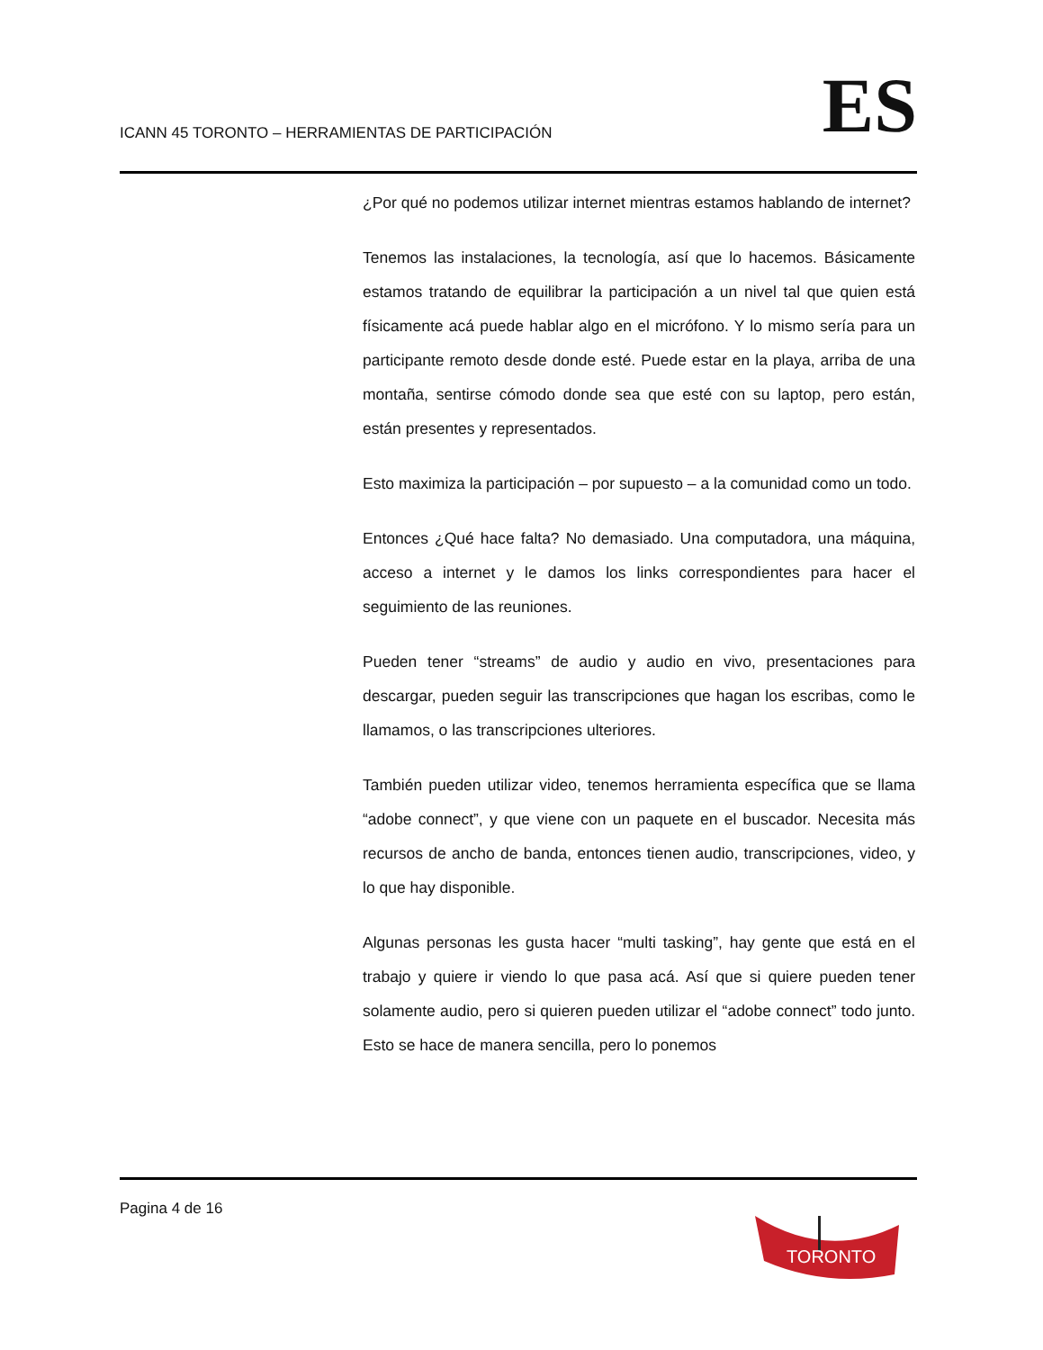ICANN 45 TORONTO – HERRAMIENTAS DE PARTICIPACIÓN
ES
¿Por qué no podemos utilizar internet mientras estamos hablando de internet?
Tenemos las instalaciones, la tecnología, así que lo hacemos. Básicamente estamos tratando de equilibrar la participación a un nivel tal que quien está físicamente acá puede hablar algo en el micrófono. Y lo mismo sería para un participante remoto desde donde esté. Puede estar en la playa, arriba de una montaña, sentirse cómodo donde sea que esté con su laptop, pero están, están presentes y representados.
Esto maximiza la participación – por supuesto – a la comunidad como un todo.
Entonces ¿Qué hace falta? No demasiado. Una computadora, una máquina, acceso a internet y le damos los links correspondientes para hacer el seguimiento de las reuniones.
Pueden tener “streams” de audio y audio en vivo, presentaciones para descargar, pueden seguir las transcripciones que hagan los escribas, como le llamamos, o las transcripciones ulteriores.
También pueden utilizar video, tenemos herramienta específica que se llama “adobe connect”, y que viene con un paquete en el buscador. Necesita más recursos de ancho de banda, entonces tienen audio, transcripciones, video, y lo que hay disponible.
Algunas personas les gusta hacer “multi tasking”, hay gente que está en el trabajo y quiere ir viendo lo que pasa acá. Así que si quiere pueden tener solamente audio, pero si quieren pueden utilizar el “adobe connect” todo junto. Esto se hace de manera sencilla, pero lo ponemos
Pagina 4 de 16
TORONTO